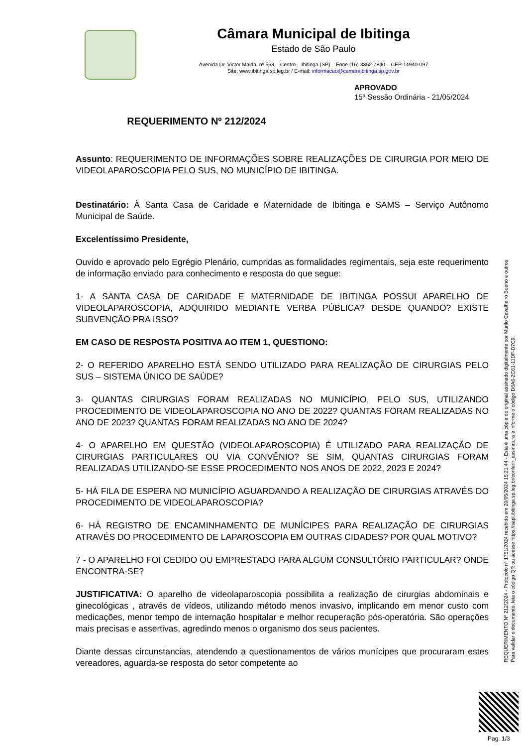Câmara Municipal de Ibitinga
Estado de São Paulo
Avenida Dr. Victor Maida, nº 563 – Centro – Ibitinga (SP) – Fone (16) 3352-7840 – CEP 14940-097
Site: www.ibitinga.sp.leg.br / E-mail: informacao@camaraibitinga.sp.gov.br
APROVADO
15ª Sessão Ordinária - 21/05/2024
REQUERIMENTO Nº 212/2024
Assunto: REQUERIMENTO DE INFORMAÇÕES SOBRE REALIZAÇÕES DE CIRURGIA POR MEIO DE VIDEOLAPAROSCOPIA PELO SUS, NO MUNICÍPIO DE IBITINGA.
Destinatário: À Santa Casa de Caridade e Maternidade de Ibitinga e SAMS – Serviço Autônomo Municipal de Saúde.
Excelentíssimo Presidente,
Ouvido e aprovado pelo Egrégio Plenário, cumpridas as formalidades regimentais, seja este requerimento de informação enviado para conhecimento e resposta do que segue:
1- A SANTA CASA DE CARIDADE E MATERNIDADE DE IBITINGA POSSUI APARELHO DE VIDEOLAPAROSCOPIA, ADQUIRIDO MEDIANTE VERBA PÚBLICA? DESDE QUANDO? EXISTE SUBVENÇÃO PRA ISSO?
EM CASO DE RESPOSTA POSITIVA AO ITEM 1, QUESTIONO:
2- O REFERIDO APARELHO ESTÁ SENDO UTILIZADO PARA REALIZAÇÃO DE CIRURGIAS PELO SUS – SISTEMA ÚNICO DE SAÚDE?
3- QUANTAS CIRURGIAS FORAM REALIZADAS NO MUNICÍPIO, PELO SUS, UTILIZANDO PROCEDIMENTO DE VIDEOLAPAROSCOPIA NO ANO DE 2022? QUANTAS FORAM REALIZADAS NO ANO DE 2023? QUANTAS FORAM REALIZADAS NO ANO DE 2024?
4- O APARELHO EM QUESTÃO (VIDEOLAPAROSCOPIA) É UTILIZADO PARA REALIZAÇÃO DE CIRURGIAS PARTICULARES OU VIA CONVÊNIO? SE SIM, QUANTAS CIRURGIAS FORAM REALIZADAS UTILIZANDO-SE ESSE PROCEDIMENTO NOS ANOS DE 2022, 2023 E 2024?
5- HÁ FILA DE ESPERA NO MUNICÍPIO AGUARDANDO A REALIZAÇÃO DE CIRURGIAS ATRAVÉS DO PROCEDIMENTO DE VIDEOLAPAROSCOPIA?
6- HÁ REGISTRO DE ENCAMINHAMENTO DE MUNÍCIPES PARA REALIZAÇÃO DE CIRURGIAS ATRAVÉS DO PROCEDIMENTO DE LAPAROSCOPIA EM OUTRAS CIDADES? POR QUAL MOTIVO?
7 - O APARELHO FOI CEDIDO OU EMPRESTADO PARA ALGUM CONSULTÓRIO PARTICULAR? ONDE ENCONTRA-SE?
JUSTIFICATIVA: O aparelho de videolaparoscopia possibilita a realização de cirurgias abdominais e ginecológicas , através de vídeos, utilizando método menos invasivo, implicando em menor custo com medicações, menor tempo de internação hospitalar e melhor recuperação pós-operatória. São operações mais precisas e assertivas, agredindo menos o organismo dos seus pacientes.
Diante dessas circunstancias, atendendo a questionamentos de vários munícipes que procuraram estes vereadores, aguarda-se resposta do setor competente ao
REQUERIMENTO Nº 212/2024 - Protocolo nº 1751/2024 recebido em 20/05/2024 15:21:44 - Esta é uma cópia do original assinado digitalmente por Murilo Cavalheiro Bueno e outros
Para validar o documento, leia o código QR ou acesse https://sapl.ibitinga.sp.leg.br/conferir_assinatura e informe o código D6A6-2C61-11DF-D7C9.
Pag. 1/3